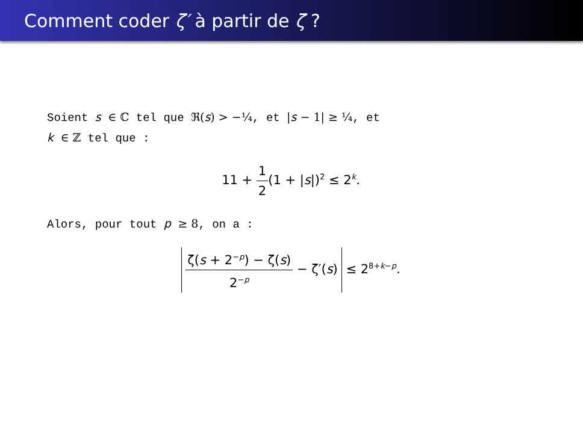Comment coder ζ′ à partir de ζ ?
Soient s ∈ ℂ tel que ℜ(s) > −¼, et |s − 1| ≥ ¼, et
k ∈ ℤ tel que :
11 + 1 2(1 + |s|)<sup>2</sup> ≤ 2<sup>k</sup>.
Alors, pour tout p ≥ 8, on a :
ζ(s + 2<sup>−p</sup>) − ζ(s) 2<sup>−p</sup> − ζ′(s) ≤ 2<sup>8+k−p</sup>.